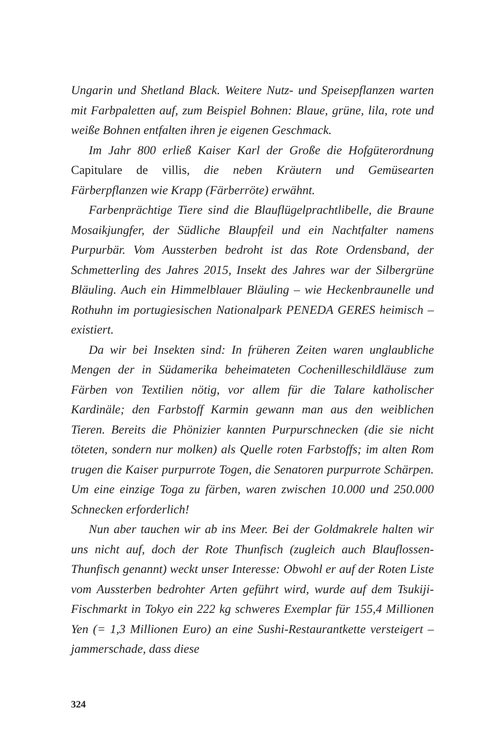Ungarin und Shetland Black. Weitere Nutz- und Speisepflanzen warten mit Farbpaletten auf, zum Beispiel Bohnen: Blaue, grüne, lila, rote und weiße Bohnen entfalten ihren je eigenen Geschmack.
Im Jahr 800 erließ Kaiser Karl der Große die Hofgüterordnung Capitulare de villis, die neben Kräutern und Gemüsearten Färberpflanzen wie Krapp (Färberröte) erwähnt.
Farbenprächtige Tiere sind die Blauflügelprachtlibelle, die Braune Mosaikjungfer, der Südliche Blaupfeil und ein Nachtfalter namens Purpurbär. Vom Aussterben bedroht ist das Rote Ordensband, der Schmetterling des Jahres 2015, Insekt des Jahres war der Silbergrüne Bläuling. Auch ein Himmelblauer Bläuling – wie Heckenbraunelle und Rothuhn im portugiesischen Nationalpark PENEDA GERES heimisch – existiert.
Da wir bei Insekten sind: In früheren Zeiten waren unglaubliche Mengen der in Südamerika beheimateten Cochenilleschildläuse zum Färben von Textilien nötig, vor allem für die Talare katholischer Kardinäle; den Farbstoff Karmin gewann man aus den weiblichen Tieren. Bereits die Phönizier kannten Purpurschnecken (die sie nicht töteten, sondern nur molken) als Quelle roten Farbstoffs; im alten Rom trugen die Kaiser purpurrote Togen, die Senatoren purpurrote Schärpen. Um eine einzige Toga zu färben, waren zwischen 10.000 und 250.000 Schnecken erforderlich!
Nun aber tauchen wir ab ins Meer. Bei der Goldmakrele halten wir uns nicht auf, doch der Rote Thunfisch (zugleich auch Blauflossen-Thunfisch genannt) weckt unser Interesse: Obwohl er auf der Roten Liste vom Aussterben bedrohter Arten geführt wird, wurde auf dem Tsukiji-Fischmarkt in Tokyo ein 222 kg schweres Exemplar für 155,4 Millionen Yen (= 1,3 Millionen Euro) an eine Sushi-Restaurantkette versteigert – jammerschade, dass diese
324